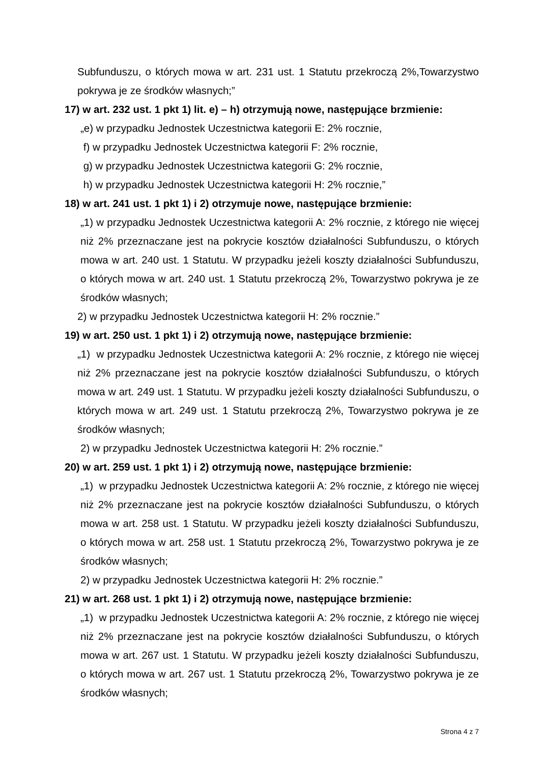Subfunduszu, o których mowa w art. 231 ust. 1 Statutu przekroczą 2%,Towarzystwo pokrywa je ze środków własnych;”
17) w art. 232 ust. 1 pkt 1) lit. e) – h) otrzymują nowe, następujące brzmienie:
„e) w przypadku Jednostek Uczestnictwa kategorii E: 2% rocznie,
f) w przypadku Jednostek Uczestnictwa kategorii F: 2% rocznie,
g) w przypadku Jednostek Uczestnictwa kategorii G: 2% rocznie,
h) w przypadku Jednostek Uczestnictwa kategorii H: 2% rocznie,”
18) w art. 241 ust. 1 pkt 1) i 2) otrzymuje nowe, następujące brzmienie:
„1) w przypadku Jednostek Uczestnictwa kategorii A: 2% rocznie, z którego nie więcej niż 2% przeznaczane jest na pokrycie kosztów działalności Subfunduszu, o których mowa w art. 240 ust. 1 Statutu. W przypadku jeżeli koszty działalności Subfunduszu, o których mowa w art. 240 ust. 1 Statutu przekroczą 2%, Towarzystwo pokrywa je ze środków własnych;
2) w przypadku Jednostek Uczestnictwa kategorii H: 2% rocznie.”
19) w art. 250 ust. 1 pkt 1) i 2) otrzymują nowe, następujące brzmienie:
„1) w przypadku Jednostek Uczestnictwa kategorii A: 2% rocznie, z którego nie więcej niż 2% przeznaczane jest na pokrycie kosztów działalności Subfunduszu, o których mowa w art. 249 ust. 1 Statutu. W przypadku jeżeli koszty działalności Subfunduszu, o których mowa w art. 249 ust. 1 Statutu przekroczą 2%, Towarzystwo pokrywa je ze środków własnych;
2) w przypadku Jednostek Uczestnictwa kategorii H: 2% rocznie.”
20) w art. 259 ust. 1 pkt 1) i 2) otrzymują nowe, następujące brzmienie:
„1) w przypadku Jednostek Uczestnictwa kategorii A: 2% rocznie, z którego nie więcej niż 2% przeznaczane jest na pokrycie kosztów działalności Subfunduszu, o których mowa w art. 258 ust. 1 Statutu. W przypadku jeżeli koszty działalności Subfunduszu, o których mowa w art. 258 ust. 1 Statutu przekroczą 2%, Towarzystwo pokrywa je ze środków własnych;
2) w przypadku Jednostek Uczestnictwa kategorii H: 2% rocznie.”
21) w art. 268 ust. 1 pkt 1) i 2) otrzymują nowe, następujące brzmienie:
„1) w przypadku Jednostek Uczestnictwa kategorii A: 2% rocznie, z którego nie więcej niż 2% przeznaczane jest na pokrycie kosztów działalności Subfunduszu, o których mowa w art. 267 ust. 1 Statutu. W przypadku jeżeli koszty działalności Subfunduszu, o których mowa w art. 267 ust. 1 Statutu przekroczą 2%, Towarzystwo pokrywa je ze środków własnych;
Strona 4 z 7